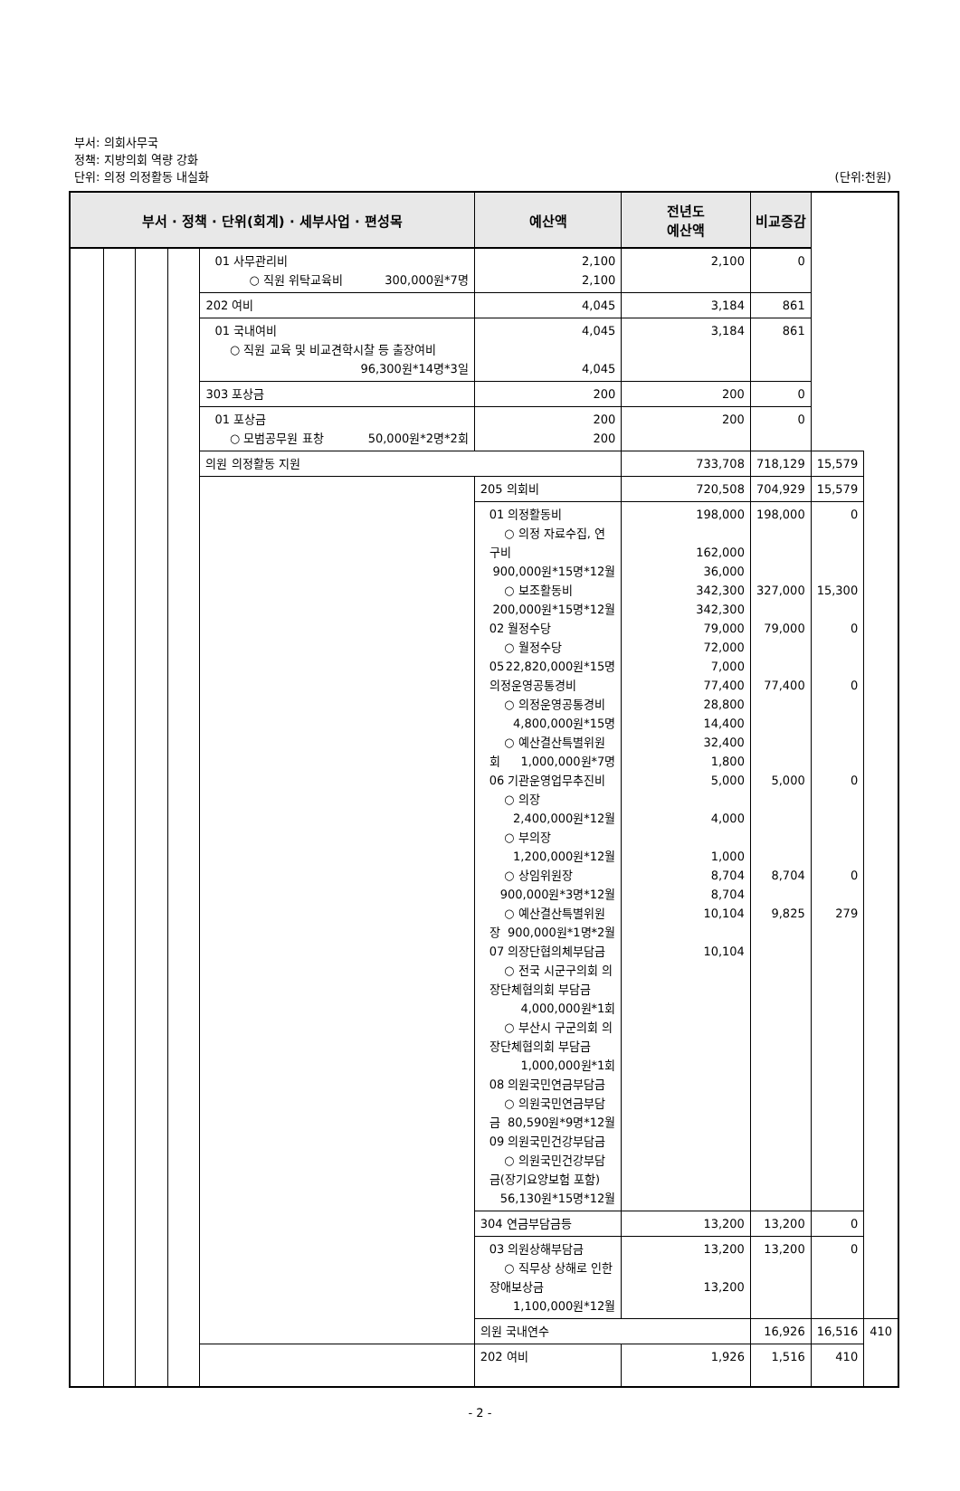부서: 의회사무국
정책: 지방의회 역량 강화
단위: 의정 의정활동 내실화
(단위:천원)
| 부서 · 정책 · 단위(회계) · 세부사업 · 편성목 | | | | | 예산액 | 전년도 예산액 | 비교증감 | | |
| --- | --- | --- | --- | --- | --- | --- | --- | --- | --- |
| | | | | 01 사무관리비 ○ 직원 위탁교육비 300,000원*7명 | 2,100 2,100 | 2,100 | 0 | | |
| | | | | 202 여비 | 4,045 | 3,184 | 861 | | |
| | | | | 01 국내여비 ○ 직원 교육 및 비교견학시찰 등 출장여비 96,300원*14명*3일 | 4,045 4,045 | 3,184 | 861 | | |
| | | | | 303 포상금 | 200 | 200 | 0 | | |
| | | | | 01 포상금 ○ 모범공무원 표창 50,000원*2명*2회 | 200 200 | 200 | 0 | | |
| | | | | 의원 의정활동 지원 | | 733,708 | 718,129 | 15,579 | |
| | | | | | 205 의회비 | 720,508 | 704,929 | 15,579 | |
| | | | | | 01 의정활동비 ○ 의정 자료수집, 연구비 900,000원*15명*12월 ○ 보조활동비 200,000원*15명*12월 02 월정수당 ○ 월정수당 22,820,000원*15명 05 의정운영공통경비 ○ 의정운영공통경비 4,800,000원*15명 ○ 예산결산특별위원회 1,000,000원*7명 06 기관운영업무추진비 ○ 의장 2,400,000원*12월 ○ 부의장 1,200,000원*12월 ○ 상임위원장 900,000원*3명*12월 ○ 예산결산특별위원장 900,000원*1명*2월 07 의장단협의체부담금 ○ 전국 시군구의회 의장단체협의회 부담금 4,000,000원*1회 ○ 부산시 구군의회 의장단체협의회 부담금 1,000,000원*1회 08 의원국민연금부담금 ○ 의원국민연금부담금 80,590원*9명*12월 09 의원국민건강부담금 ○ 의원국민건강부담금(장기요양보험 포함) 56,130원*15명*12월 | 198,000 162,000 36,000 342,300 342,300 79,000 72,000 7,000 77,400 28,800 14,400 32,400 1,800 5,000 4,000 1,000 8,704 8,704 10,104 10,104 | 198,000 327,000 79,000 77,400 5,000 8,704 9,825 | 0 15,300 0 0 0 0 279 | |
| | | | | | 304 연금부담금등 | 13,200 | 13,200 | 0 | |
| | | | | | 03 의원상해부담금 ○ 직무상 상해로 인한 장애보상금 1,100,000원*12월 | 13,200 13,200 | 13,200 | 0 | |
| | | | | | 의원 국내연수 | | 16,926 | 16,516 | 410 |
| | | | | | 202 여비 | 1,926 | 1,516 | 410 | |
- 2 -